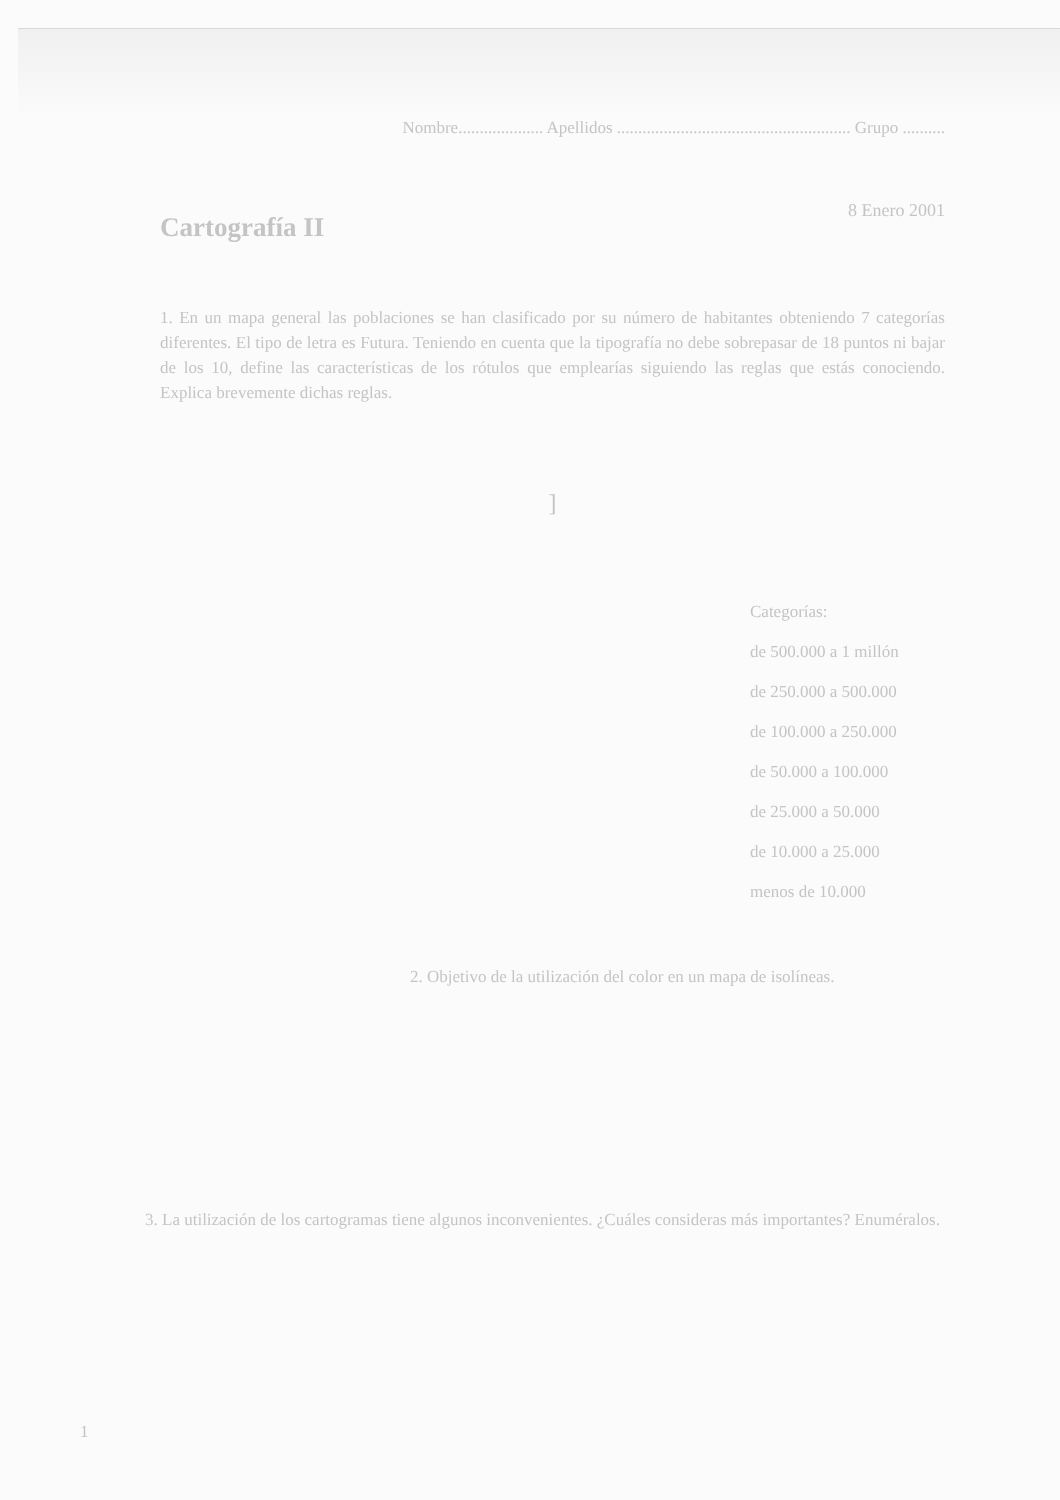Nombre.................... Apellidos ....................................................... Grupo ..........
Cartografía II
8 Enero 2001
1. En un mapa general las poblaciones se han clasificado por su número de habitantes obteniendo 7 categorías diferentes. El tipo de letra es Futura. Teniendo en cuenta que la tipografía no debe sobrepasar de 18 puntos ni bajar de los 10, define las características de los rótulos que emplearías siguiendo las reglas que estás conociendo. Explica brevemente dichas reglas.
]
Categorías:
de 500.000 a 1 millón
de 250.000 a 500.000
de 100.000 a 250.000
de 50.000 a 100.000
de 25.000 a 50.000
de 10.000 a 25.000
menos de 10.000
2. Objetivo de la utilización del color en un mapa de isolíneas.
3. La utilización de los cartogramas tiene algunos inconvenientes. ¿Cuáles consideras más importantes? Enuméralos.
1